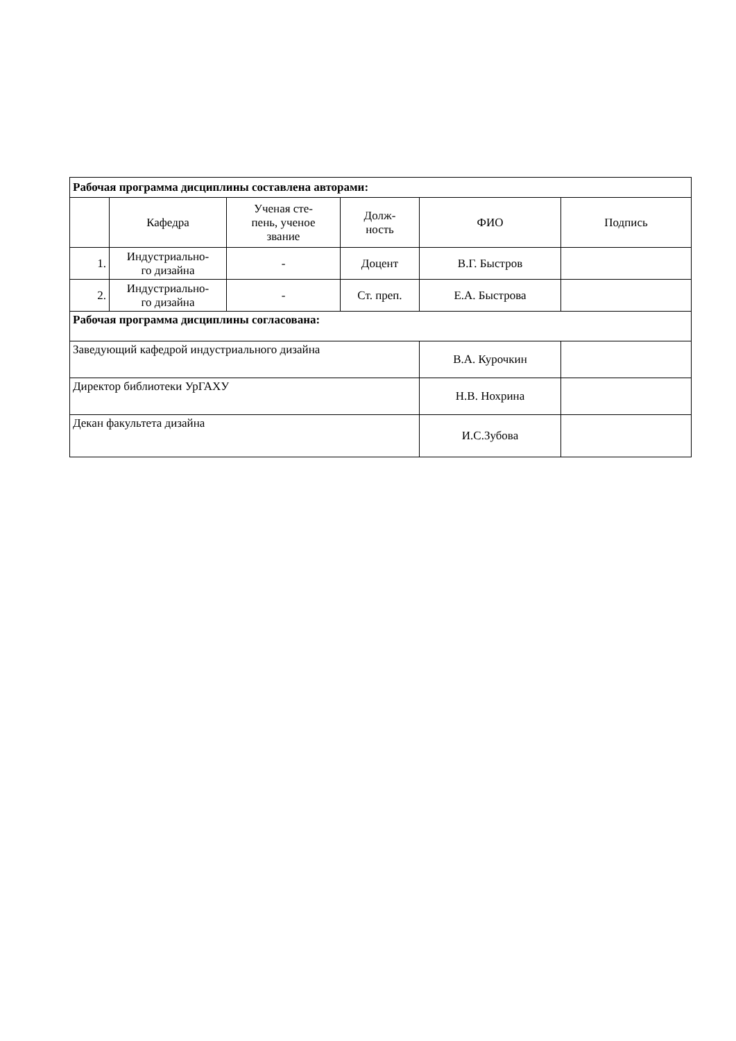| Рабочая программа дисциплины составлена авторами: | | | | | |
| | Кафедра | Ученая сте- пень, ученое звание | Долж- ность | ФИО | Подпись |
| 1. | Индустриально- го дизайна | - | Доцент | В.Г. Быстров | |
| 2. | Индустриально- го дизайна | - | Ст. преп. | Е.А. Быстрова | |
| Рабочая программа дисциплины согласована: | | | | | |
| Заведующий кафедрой индустриального дизайна | | | | В.А. Курочкин | |
| Директор библиотеки УрГАХУ | | | | Н.В. Нохрина | |
| Декан факультета дизайна | | | | И.С.Зубова | |